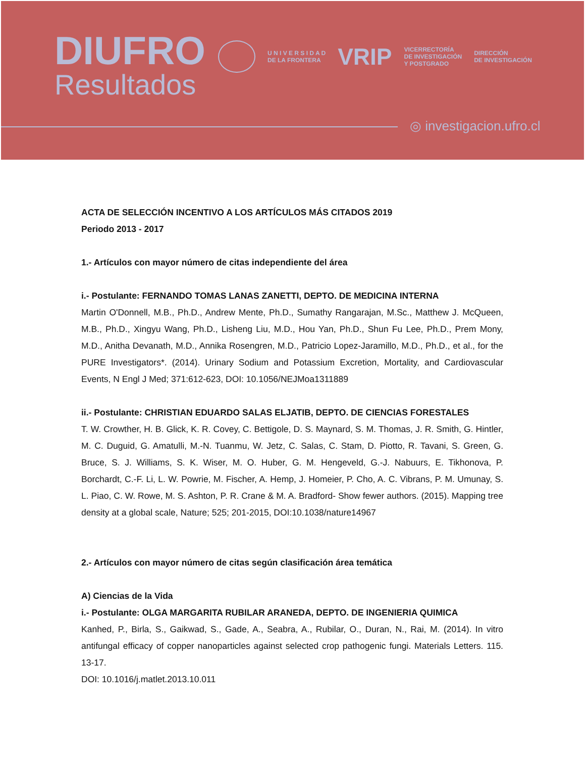DIUFRO
Resultados
U N I V E R S I D A D
DE LA FRONTERA
VRIP
VICERRECTORÍA
DE INVESTIGACIÓN
Y POSTGRADO
DIRECCIÓN
DE INVESTIGACIÓN
◎ investigacion.ufro.cl
ACTA DE SELECCIÓN INCENTIVO A LOS ARTÍCULOS MÁS CITADOS 2019
Periodo 2013 - 2017
1.- Artículos con mayor número de citas independiente del área
i.- Postulante: FERNANDO TOMAS LANAS ZANETTI, DEPTO. DE MEDICINA INTERNA
Martin O'Donnell, M.B., Ph.D., Andrew Mente, Ph.D., Sumathy Rangarajan, M.Sc., Matthew J. McQueen, M.B., Ph.D., Xingyu Wang, Ph.D., Lisheng Liu, M.D., Hou Yan, Ph.D., Shun Fu Lee, Ph.D., Prem Mony, M.D., Anitha Devanath, M.D., Annika Rosengren, M.D., Patricio Lopez-Jaramillo, M.D., Ph.D., et al., for the PURE Investigators*. (2014). Urinary Sodium and Potassium Excretion, Mortality, and Cardiovascular Events, N Engl J Med; 371:612-623, DOI: 10.1056/NEJMoa1311889
ii.- Postulante: CHRISTIAN EDUARDO SALAS ELJATIB, DEPTO. DE CIENCIAS FORESTALES
T. W. Crowther, H. B. Glick, K. R. Covey, C. Bettigole, D. S. Maynard, S. M. Thomas, J. R. Smith, G. Hintler, M. C. Duguid, G. Amatulli, M.-N. Tuanmu, W. Jetz, C. Salas, C. Stam, D. Piotto, R. Tavani, S. Green, G. Bruce, S. J. Williams, S. K. Wiser, M. O. Huber, G. M. Hengeveld, G.-J. Nabuurs, E. Tikhonova, P. Borchardt, C.-F. Li, L. W. Powrie, M. Fischer, A. Hemp, J. Homeier, P. Cho, A. C. Vibrans, P. M. Umunay, S. L. Piao, C. W. Rowe, M. S. Ashton, P. R. Crane & M. A. Bradford- Show fewer authors. (2015). Mapping tree density at a global scale, Nature; 525; 201-2015, DOI:10.1038/nature14967
2.- Artículos con mayor número de citas según clasificación área temática
A) Ciencias de la Vida
i.- Postulante: OLGA MARGARITA RUBILAR ARANEDA, DEPTO. DE INGENIERIA QUIMICA
Kanhed, P., Birla, S., Gaikwad, S., Gade, A., Seabra, A., Rubilar, O., Duran, N., Rai, M. (2014). In vitro antifungal efficacy of copper nanoparticles against selected crop pathogenic fungi. Materials Letters. 115. 13-17.
DOI: 10.1016/j.matlet.2013.10.011